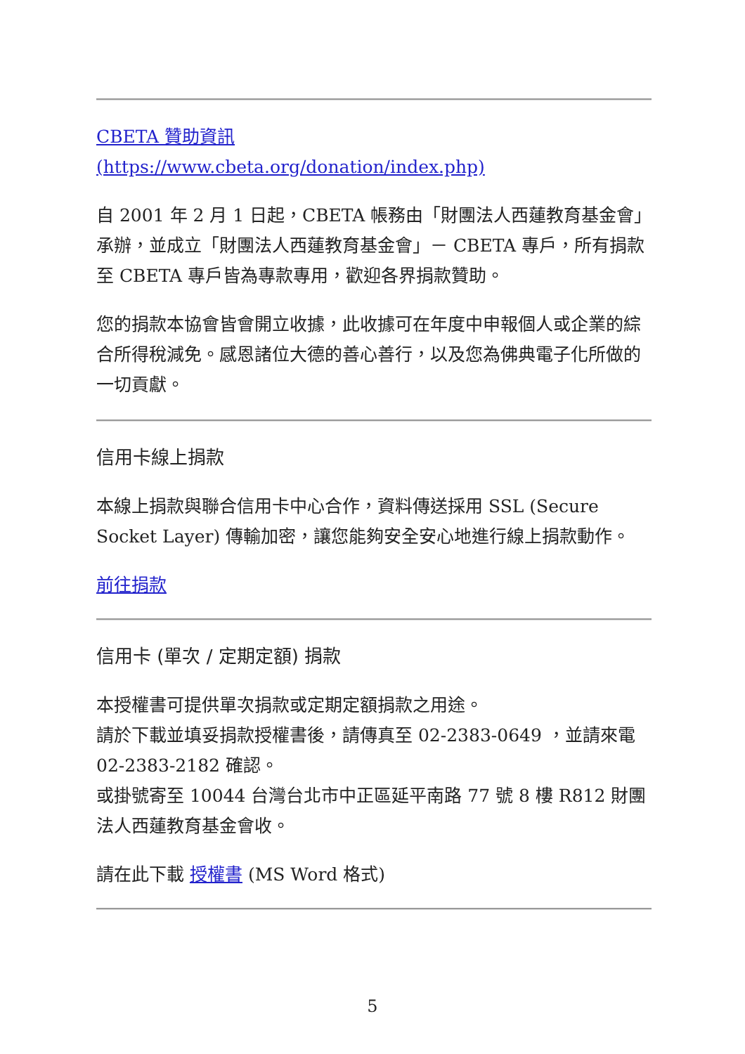CBETA 贊助資訊
(https://www.cbeta.org/donation/index.php)
自 2001 年 2 月 1 日起，CBETA 帳務由「財團法人西蓮教育基金會」承辦，並成立「財團法人西蓮教育基金會」－ CBETA 專戶，所有捐款至 CBETA 專戶皆為專款專用，歡迎各界捐款贊助。
您的捐款本協會皆會開立收據，此收據可在年度中申報個人或企業的綜合所得稅減免。感恩諸位大德的善心善行，以及您為佛典電子化所做的一切貢獻。
信用卡線上捐款
本線上捐款與聯合信用卡中心合作，資料傳送採用 SSL (Secure Socket Layer) 傳輸加密，讓您能夠安全安心地進行線上捐款動作。
前往捐款
信用卡 (單次 / 定期定額) 捐款
本授權書可提供單次捐款或定期定額捐款之用途。
請於下載並填妥捐款授權書後，請傳真至 02-2383-0649 ，並請來電 02-2383-2182 確認。
或掛號寄至 10044 台灣台北市中正區延平南路 77 號 8 樓 R812 財團法人西蓮教育基金會收。
請在此下載 授權書 (MS Word 格式)
5